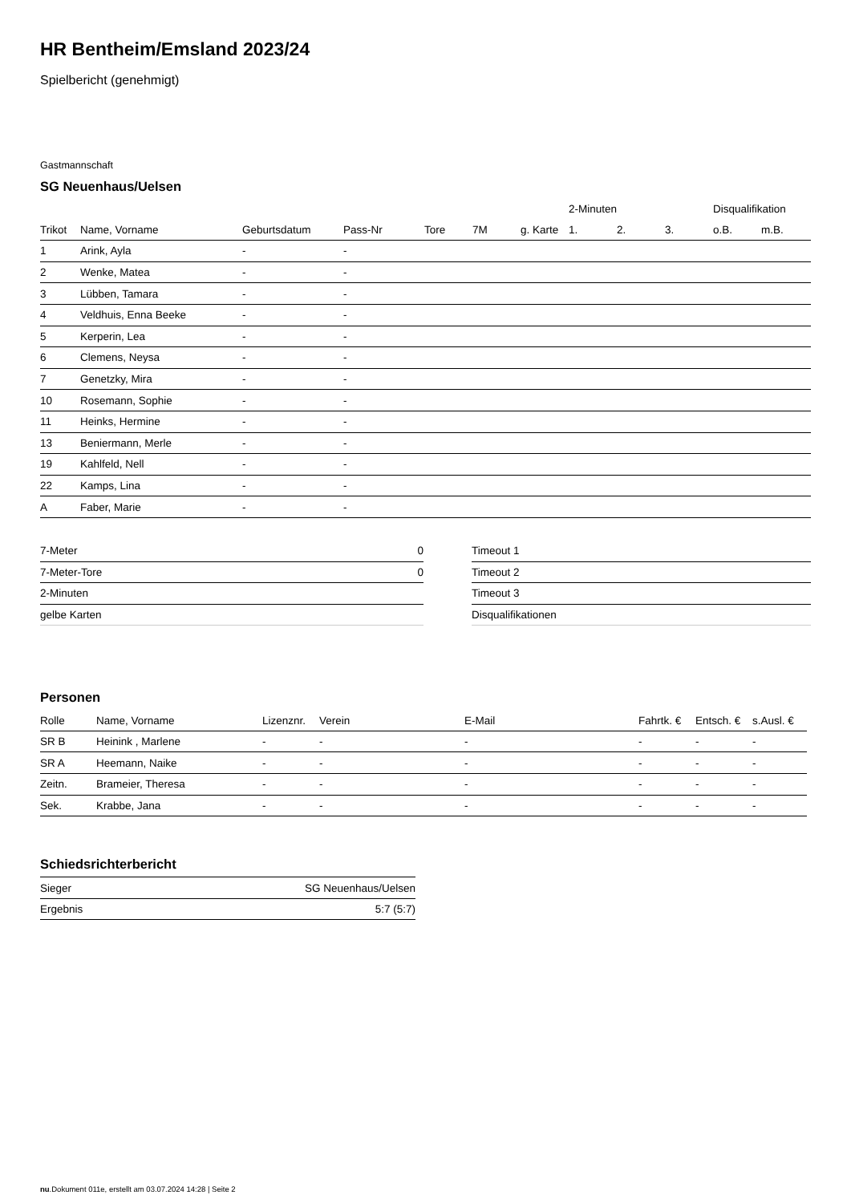HR Bentheim/Emsland 2023/24
Spielbericht (genehmigt)
Gastmannschaft
SG Neuenhaus/Uelsen
| | | | | | | | 2-Minuten | | | Disqualifikation | |
| --- | --- | --- | --- | --- | --- | --- | --- | --- | --- | --- | --- |
| Trikot | Name, Vorname | Geburtsdatum | Pass-Nr | Tore | 7M | g. Karte | 1. | 2. | 3. | o.B. | m.B. |
| 1 | Arink, Ayla | - | - | | | | | | | | |
| 2 | Wenke, Matea | - | - | | | | | | | | |
| 3 | Lübben, Tamara | - | - | | | | | | | | |
| 4 | Veldhuis, Enna Beeke | - | - | | | | | | | | |
| 5 | Kerperin, Lea | - | - | | | | | | | | |
| 6 | Clemens, Neysa | - | - | | | | | | | | |
| 7 | Genetzky, Mira | - | - | | | | | | | | |
| 10 | Rosemann, Sophie | - | - | | | | | | | | |
| 11 | Heinks, Hermine | - | - | | | | | | | | |
| 13 | Beniermann, Merle | - | - | | | | | | | | |
| 19 | Kahlfeld, Nell | - | - | | | | | | | | |
| 22 | Kamps, Lina | - | - | | | | | | | | |
| A | Faber, Marie | - | - | | | | | | | | |
| 7-Meter | 0 |
| 7-Meter-Tore | 0 |
| 2-Minuten | |
| gelbe Karten | |
| Timeout 1 |
| Timeout 2 |
| Timeout 3 |
| Disqualifikationen |
Personen
| Rolle | Name, Vorname | Lizenznr. | Verein | E-Mail | Fahrtk. € | Entsch. € | s.Ausl. € |
| --- | --- | --- | --- | --- | --- | --- | --- |
| SR B | Heinink , Marlene | - | - | - | - | - | - |
| SR A | Heemann, Naike | - | - | - | - | - | - |
| Zeitn. | Brameier, Theresa | - | - | - | - | - | - |
| Sek. | Krabbe, Jana | - | - | - | - | - | - |
Schiedsrichterbericht
| Sieger | SG Neuenhaus/Uelsen |
| Ergebnis | 5:7 (5:7) |
nu.Dokument 011e, erstellt am 03.07.2024 14:28 | Seite 2